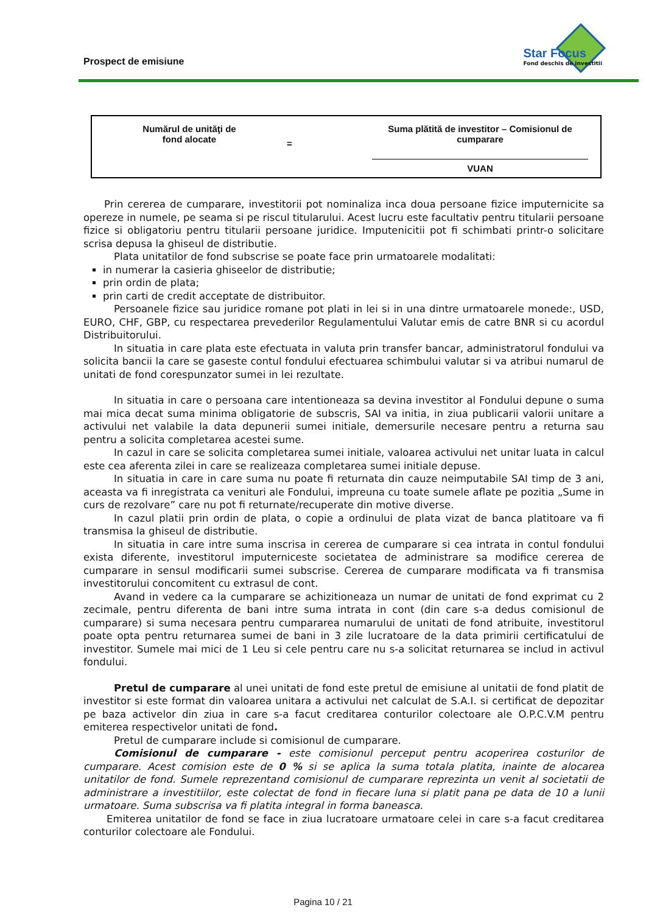Prospect de emisiune
Star Focus
Fond deschis de investitii
Numărul de unităţi de
fond alocate
=
Suma plătită de investitor – Comisionul de cumparare
VUAN
Prin cererea de cumparare, investitorii pot nominaliza inca doua persoane fizice imputernicite sa opereze in numele, pe seama si pe riscul titularului. Acest lucru este facultativ pentru titularii persoane fizice si obligatoriu pentru titularii persoane juridice. Imputenicitii pot fi schimbati printr-o solicitare scrisa depusa la ghiseul de distributie.
Plata unitatilor de fond subscrise se poate face prin urmatoarele modalitati:
in numerar la casieria ghiseelor de distributie;
prin ordin de plata;
prin carti de credit acceptate de distribuitor.
Persoanele fizice sau juridice romane pot plati in lei si in una dintre urmatoarele monede:, USD, EURO, CHF, GBP, cu respectarea prevederilor Regulamentului Valutar emis de catre BNR si cu acordul Distribuitorului.
In situatia in care plata este efectuata in valuta prin transfer bancar, administratorul fondului va solicita bancii la care se gaseste contul fondului efectuarea schimbului valutar si va atribui numarul de unitati de fond corespunzator sumei in lei rezultate.
In situatia in care o persoana care intentioneaza sa devina investitor al Fondului depune o suma mai mica decat suma minima obligatorie de subscris, SAI va initia, in ziua publicarii valorii unitare a activului net valabile la data depunerii sumei initiale, demersurile necesare pentru a returna sau pentru a solicita completarea acestei sume.
In cazul in care se solicita completarea sumei initiale, valoarea activului net unitar luata in calcul este cea aferenta zilei in care se realizeaza completarea sumei initiale depuse.
In situatia in care in care suma nu poate fi returnata din cauze neimputabile SAI timp de 3 ani, aceasta va fi inregistrata ca venituri ale Fondului, impreuna cu toate sumele aflate pe pozitia „Sume in curs de rezolvare” care nu pot fi returnate/recuperate din motive diverse.
In cazul platii prin ordin de plata, o copie a ordinului de plata vizat de banca platitoare va fi transmisa la ghiseul de distributie.
In situatia in care intre suma inscrisa in cererea de cumparare si cea intrata in contul fondului exista diferente, investitorul imputerniceste societatea de administrare sa modifice cererea de cumparare in sensul modificarii sumei subscrise. Cererea de cumparare modificata va fi transmisa investitorului concomitent cu extrasul de cont.
Avand in vedere ca la cumparare se achizitioneaza un numar de unitati de fond exprimat cu 2 zecimale, pentru diferenta de bani intre suma intrata in cont (din care s-a dedus comisionul de cumparare) si suma necesara pentru cumpararea numarului de unitati de fond atribuite, investitorul poate opta pentru returnarea sumei de bani in 3 zile lucratoare de la data primirii certificatului de investitor. Sumele mai mici de 1 Leu si cele pentru care nu s-a solicitat returnarea se includ in activul fondului.
Pretul de cumparare al unei unitati de fond este pretul de emisiune al unitatii de fond platit de investitor si este format din valoarea unitara a activului net calculat de S.A.I. si certificat de depozitar pe baza activelor din ziua in care s-a facut creditarea conturilor colectoare ale O.P.C.V.M pentru emiterea respectivelor unitati de fond.
Pretul de cumparare include si comisionul de cumparare.
Comisionul de cumparare - este comisionul perceput pentru acoperirea costurilor de cumparare. Acest comision este de 0 % si se aplica la suma totala platita, inainte de alocarea unitatilor de fond. Sumele reprezentand comisionul de cumparare reprezinta un venit al societatii de administrare a investitiilor, este colectat de fond in fiecare luna si platit pana pe data de 10 a lunii urmatoare. Suma subscrisa va fi platita integral in forma baneasca.
Emiterea unitatilor de fond se face in ziua lucratoare urmatoare celei in care s-a facut creditarea conturilor colectoare ale Fondului.
Pagina 10 / 21